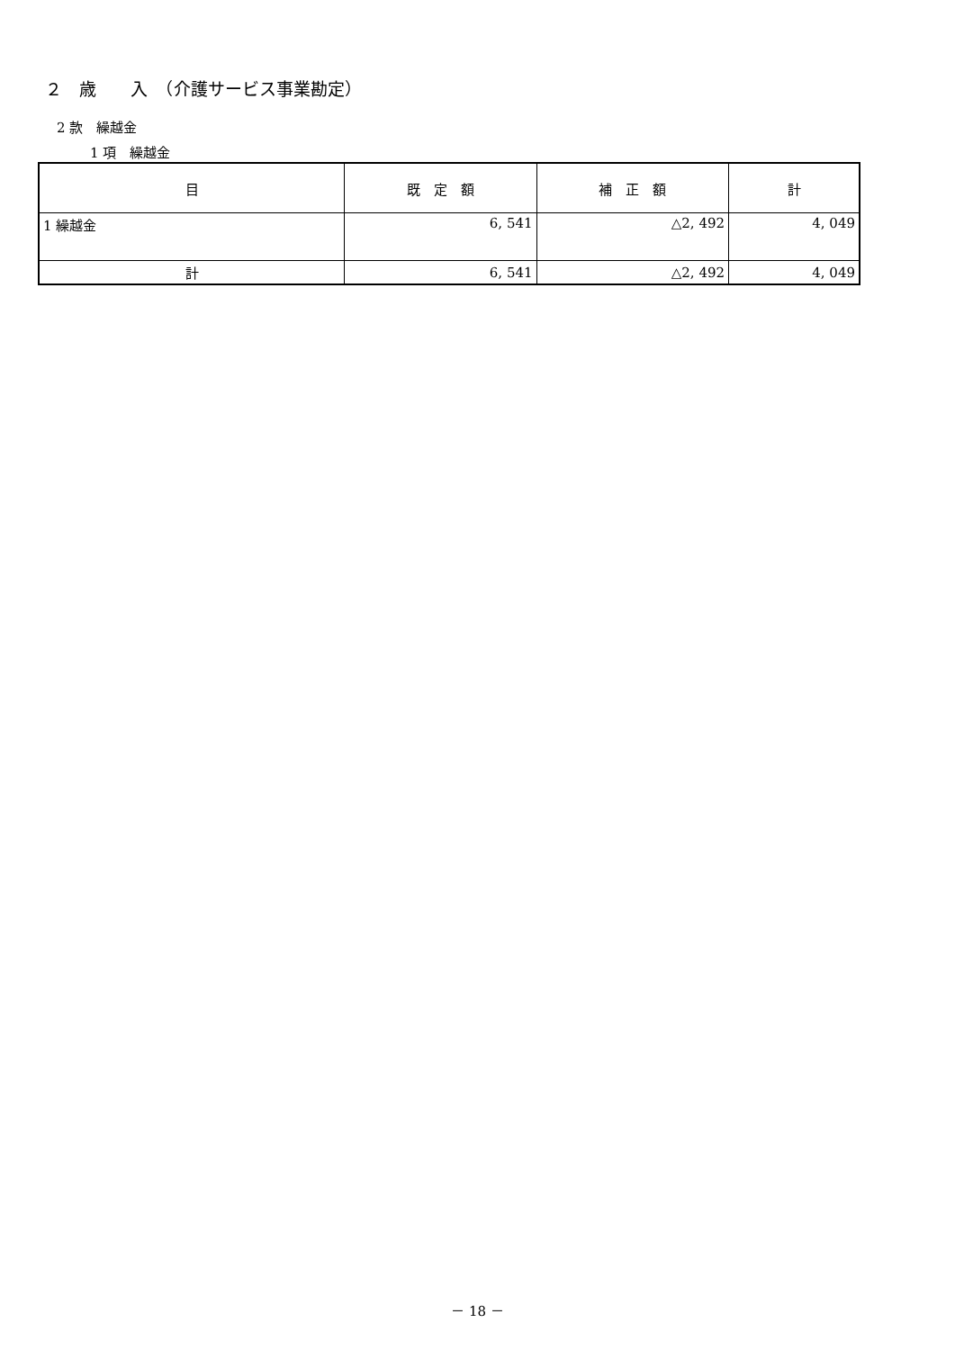２　歳　　入　（介護サービス事業勘定）
2 款　繰越金
1 項　繰越金
| 目 | 既 定 額 | 補 正 額 | 計 |
| --- | --- | --- | --- |
| 1 繰越金 | 6, 541 | △2, 492 | 4, 049 |
| 計 | 6, 541 | △2, 492 | 4, 049 |
－ 18 －